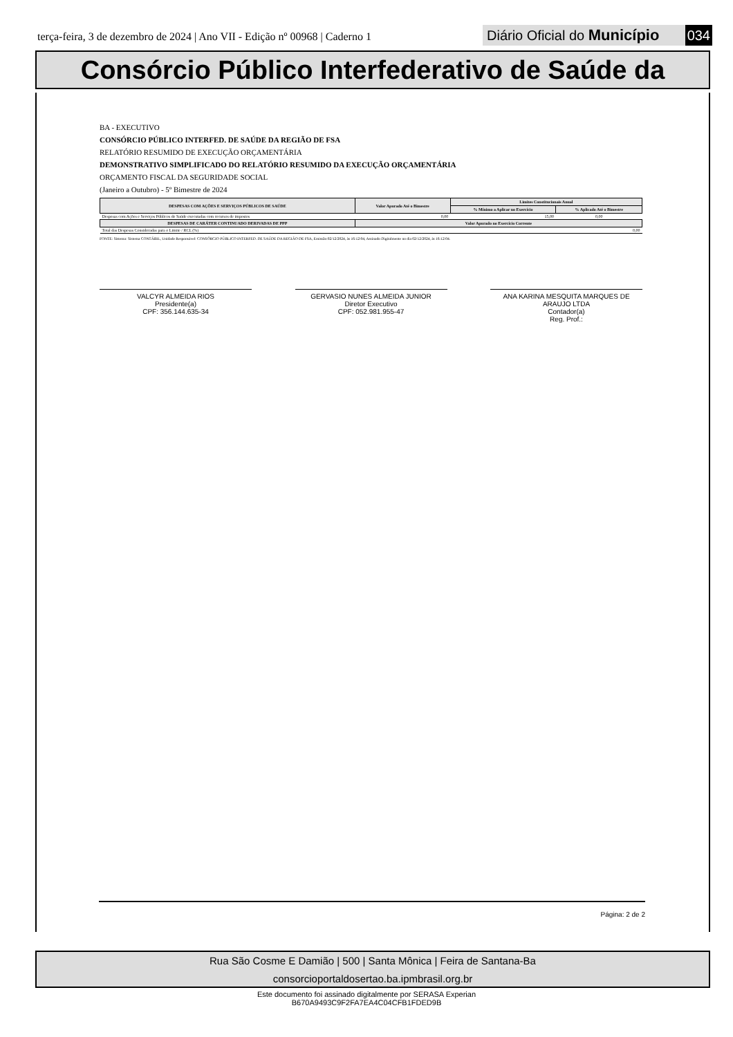terça-feira, 3 de dezembro de 2024 | Ano VII - Edição nº 00968 | Caderno 1
Diário Oficial do Município 034
Consórcio Público Interfederativo de Saúde da
BA - EXECUTIVO
CONSÓRCIO PÚBLICO INTERFED. DE SAÚDE DA REGIÃO DE FSA
RELATÓRIO RESUMIDO DE EXECUÇÃO ORÇAMENTÁRIA
DEMONSTRATIVO SIMPLIFICADO DO RELATÓRIO RESUMIDO DA EXECUÇÃO ORÇAMENTÁRIA
ORÇAMENTO FISCAL DA SEGURIDADE SOCIAL
(Janeiro a Outubro) - 5º Bimestre de 2024
| DESPESAS COM AÇÕES E SERVIÇOS PÚBLICOS DE SAÚDE | Valor Apurado Até o Bimestre | Limites Constitucionais Anual | |
| --- | --- | --- | --- |
| | | % Mínimo a Aplicar no Exercício | % Aplicado Até o Bimestre |
| Despesas com Ações e Serviços Públicos de Saúde executadas com recursos de impostos | 0,00 | 15,00 | 0,00 |
| DESPESAS DE CARÁTER CONTINUADO DERIVADAS DE PPP | Valor Apurado no Exercício Corrente | | |
| Total das Despesas Consideradas para o Limite / RCL (%) | 0,00 | | |
FONTE: Sistema: Sistema CONTÁBIL, Unidade Responsável: CONSÓRCIO PÚBLICO INTERFED. DE SAÚDE DA REGIÃO DE FSA, Emissão:02/12/2024, às 16:12:04, Assinado Digitalmente no dia 02/12/2024, às 16:12:04.
VALCYR ALMEIDA RIOS
Presidente(a)
CPF: 356.144.635-34
GERVASIO NUNES ALMEIDA JUNIOR
Diretor Executivo
CPF: 052.981.955-47
ANA KARINA MESQUITA MARQUES DE ARAUJO LTDA
Contador(a)
Reg. Prof.:
Página: 2 de 2
Rua São Cosme E Damião | 500 | Santa Mônica | Feira de Santana-Ba
consorcioportaldosertao.ba.ipmbrasil.org.br
Este documento foi assinado digitalmente por SERASA Experian
B670A9493C9F2FA7EA4C04CFB1FDED9B